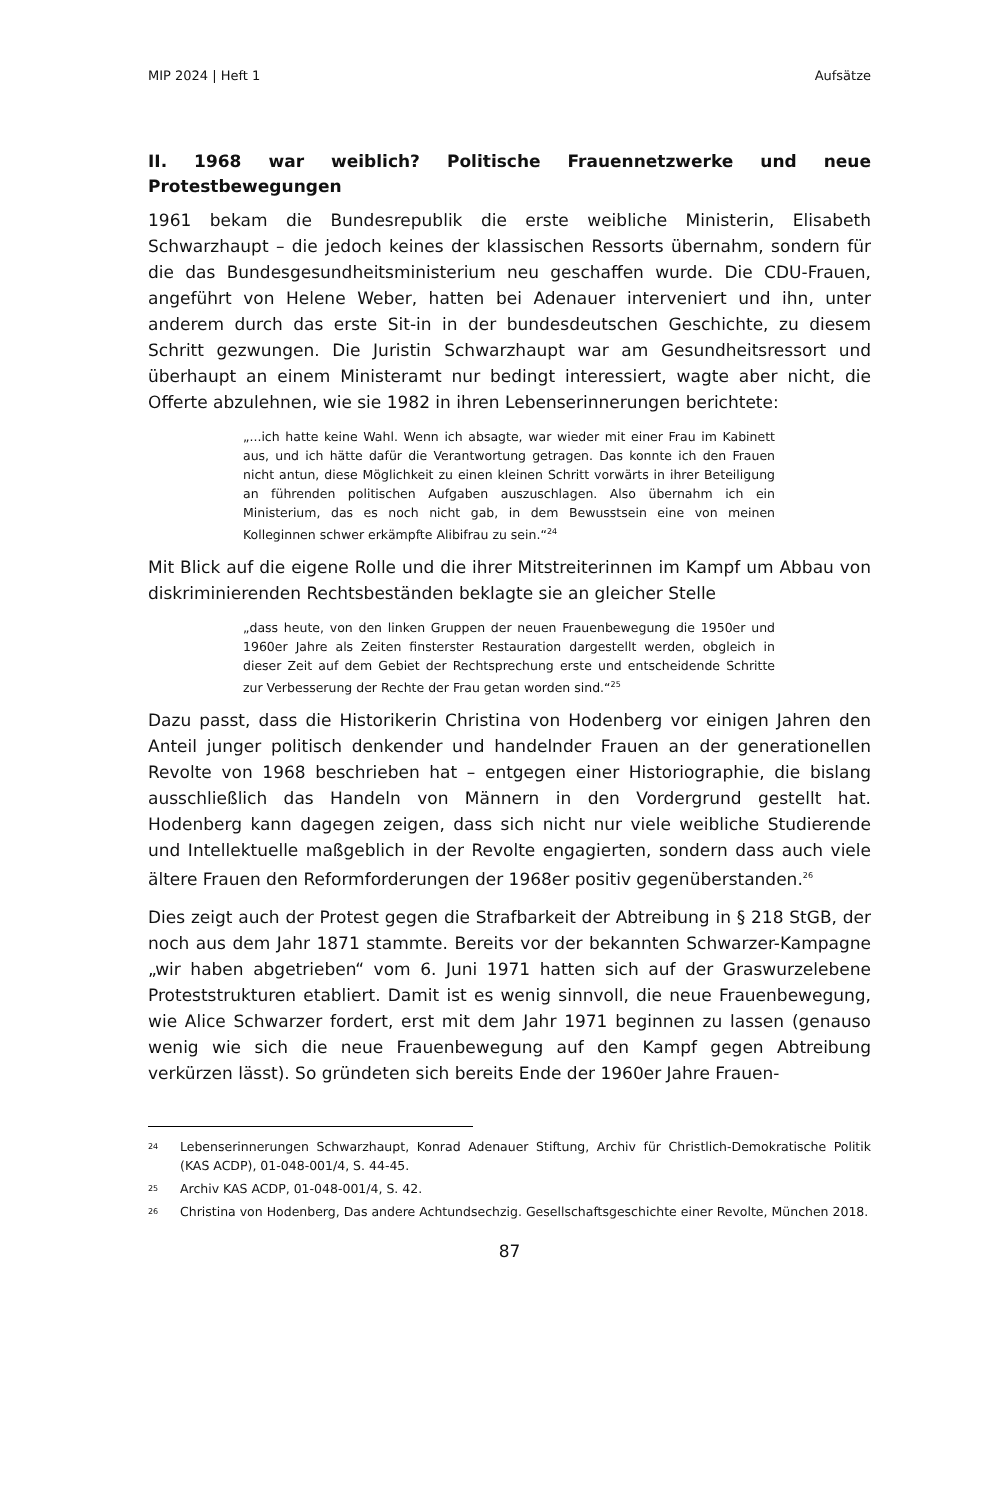MIP 2024 | Heft 1 Aufsätze
II. 1968 war weiblich? Politische Frauennetzwerke und neue Protestbewegungen
1961 bekam die Bundesrepublik die erste weibliche Ministerin, Elisabeth Schwarzhaupt – die jedoch keines der klassischen Ressorts übernahm, sondern für die das Bundesgesundheitsministerium neu geschaffen wurde. Die CDU-Frauen, angeführt von Helene Weber, hatten bei Adenauer interveniert und ihn, unter anderem durch das erste Sit-in in der bundesdeutschen Geschichte, zu diesem Schritt gezwungen. Die Juristin Schwarzhaupt war am Gesundheitsressort und überhaupt an einem Ministeramt nur bedingt interessiert, wagte aber nicht, die Offerte abzulehnen, wie sie 1982 in ihren Lebenserinnerungen berichtete:
„...ich hatte keine Wahl. Wenn ich absagte, war wieder mit einer Frau im Kabinett aus, und ich hätte dafür die Verantwortung getragen. Das konnte ich den Frauen nicht antun, diese Möglichkeit zu einen kleinen Schritt vorwärts in ihrer Beteiligung an führenden politischen Aufgaben auszuschlagen. Also übernahm ich ein Ministerium, das es noch nicht gab, in dem Bewusstsein eine von meinen Kolleginnen schwer erkämpfte Alibifrau zu sein.“<sup>24</sup>
Mit Blick auf die eigene Rolle und die ihrer Mitstreiterinnen im Kampf um Abbau von diskriminierenden Rechtsbeständen beklagte sie an gleicher Stelle
„dass heute, von den linken Gruppen der neuen Frauenbewegung die 1950er und 1960er Jahre als Zeiten finsterster Restauration dargestellt werden, obgleich in dieser Zeit auf dem Gebiet der Rechtsprechung erste und entscheidende Schritte zur Verbesserung der Rechte der Frau getan worden sind.“<sup>25</sup>
Dazu passt, dass die Historikerin Christina von Hodenberg vor einigen Jahren den Anteil junger politisch denkender und handelnder Frauen an der generationellen Revolte von 1968 beschrieben hat – entgegen einer Historiographie, die bislang ausschließlich das Handeln von Männern in den Vordergrund gestellt hat. Hodenberg kann dagegen zeigen, dass sich nicht nur viele weibliche Studierende und Intellektuelle maßgeblich in der Revolte engagierten, sondern dass auch viele ältere Frauen den Reformforderungen der 1968er positiv gegenüberstanden.<sup>26</sup>
Dies zeigt auch der Protest gegen die Strafbarkeit der Abtreibung in § 218 StGB, der noch aus dem Jahr 1871 stammte. Bereits vor der bekannten Schwarzer-Kampagne „wir haben abgetrieben“ vom 6. Juni 1971 hatten sich auf der Graswurzelebene Proteststrukturen etabliert. Damit ist es wenig sinnvoll, die neue Frauenbewegung, wie Alice Schwarzer fordert, erst mit dem Jahr 1971 beginnen zu lassen (genauso wenig wie sich die neue Frauenbewegung auf den Kampf gegen Abtreibung verkürzen lässt). So gründeten sich bereits Ende der 1960er Jahre Frauen-
24 Lebenserinnerungen Schwarzhaupt, Konrad Adenauer Stiftung, Archiv für Christlich-Demokratische Politik (KAS ACDP), 01-048-001/4, S. 44-45.
25 Archiv KAS ACDP, 01-048-001/4, S. 42.
26 Christina von Hodenberg, Das andere Achtundsechzig. Gesellschaftsgeschichte einer Revolte, München 2018.
87